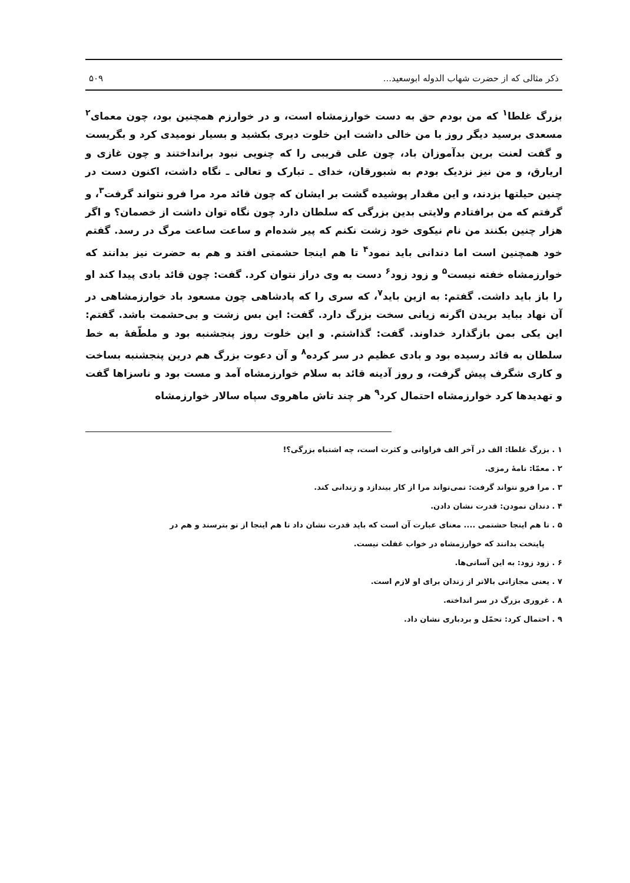ذکر مثالی که از حضرت شهاب الدوله ابوسعید... ۵۰۹
بزرگ غلطا<sup>۱</sup> که من بودم حق به دست خوارزمشاه است، و در خوارزم همچنین بود، چون معمای<sup>۲</sup> مسعدی برسید دیگر روز با من خالی داشت این خلوت دیری بکشید و بسیار نومیدی کرد و بگریست و گفت لعنت برین بدآموزان باد، چون علی قریبی را که چنویی نبود برانداختند و چون غازی و اریارق، و من نیز نزدیک بودم به شبورقان، خدای ـ تبارک و تعالی ـ نگاه داشت، اکنون دست در چنین حیلتها بزدند، و این مقدار پوشیده گشت بر ایشان که چون قائد مرد مرا فرو نتواند گرفت<sup>۳</sup>، و گرفتم که من برافتادم ولایتی بدین بزرگی که سلطان دارد چون نگاه توان داشت از خصمان؟ و اگر هزار چنین بکنند من نام نیکوی خود زشت نکنم که پیر شده‌ام و ساعت ساعت مرگ در رسد. گفتم خود همچنین است اما دندانی باید نمود<sup>۴</sup> تا هم اینجا حشمتی افتد و هم به حضرت نیز بدانند که خوارزمشاه خفته نیست<sup>۵</sup> و زود زود<sup>۶</sup> دست به وی دراز نتوان کرد. گفت: چون قائد بادی پیدا کند او را باز باید داشت. گفتم: به ازین باید<sup>۷</sup>، که سری را که پادشاهی چون مسعود باد خوارزمشاهی در آن نهاد بباید بریدن اگرنه زیانی سخت بزرگ دارد. گفت: این بس زشت و بی‌حشمت باشد. گفتم: این یکی بمن بازگذارد خداوند. گفت: گذاشتم. و این خلوت روز پنجشنبه بود و ملطّفهٔ به خط سلطان به قائد رسیده بود و بادی عظیم در سر کرده<sup>۸</sup> و آن دعوت بزرگ هم درین پنجشنبه بساخت و کاری شگرف پیش گرفت، و روز آدینه قائد به سلام خوارزمشاه آمد و مست بود و ناسزاها گفت و تهدیدها کرد خوارزمشاه احتمال کرد<sup>۹</sup> هر چند تاش ماهروی سپاه سالار خوارزمشاه
۱ . بزرگ غلطا: الف در آخر الف فراوانی و کثرت است، چه اشتباه بزرگی؟!
۲ . معمّا: نامهٔ رمزی.
۳ . مرا فرو نتواند گرفت: نمی‌تواند مرا از کار بیندازد و زندانی کند.
۴ . دندان نمودن: قدرت نشان دادن.
۵ . تا هم اینجا حشتمی .... معنای عبارت آن است که باید قدرت نشان داد تا هم اینجا از تو بترسند و هم در
پایتخت بدانند که خوارزمشاه در خواب غفلت نیست.
۶ . زود زود: به این آسانی‌ها.
۷ . یعنی مجازاتی بالاتر از زندان برای او لازم است.
۸ . غروری بزرگ در سر انداخته.
۹ . احتمال کرد: تحمّل و بردباری نشان داد.